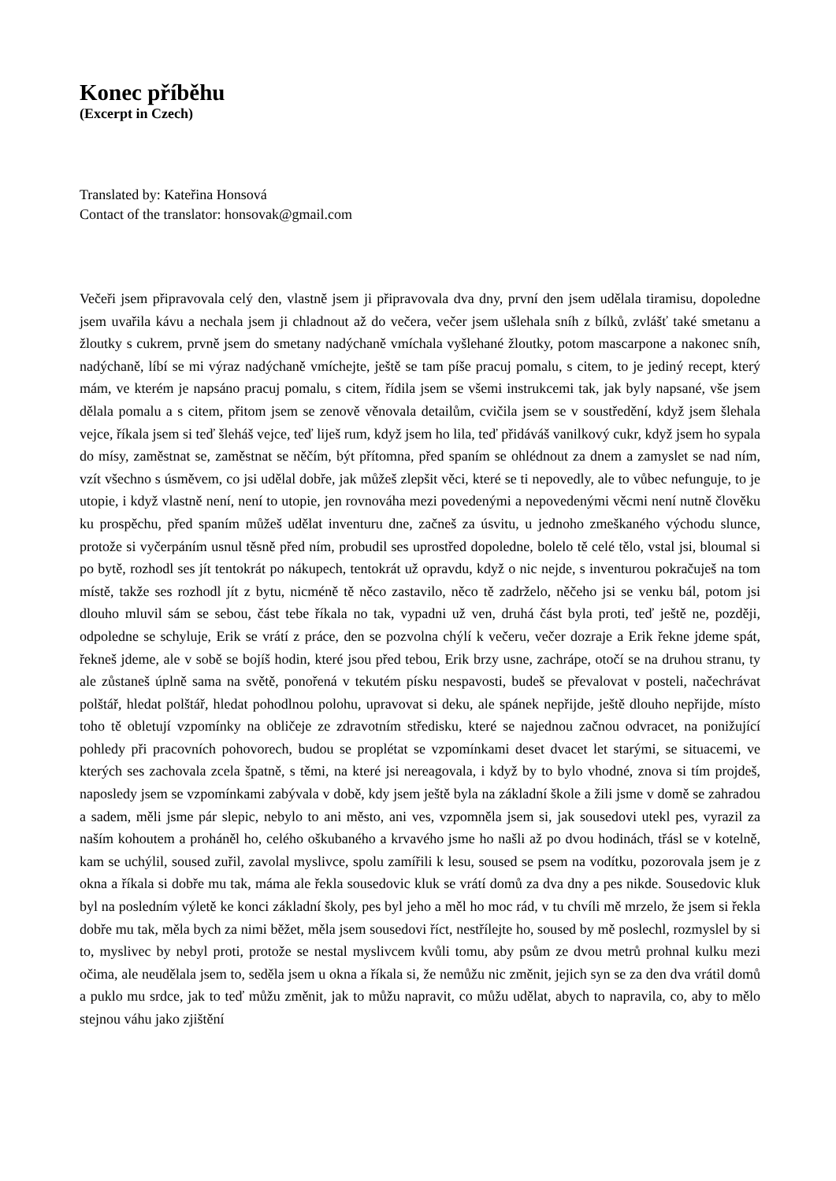Konec příběhu
(Excerpt in Czech)
Translated by: Kateřina Honsová
Contact of the translator: honsovak@gmail.com
Večeři jsem připravovala celý den, vlastně jsem ji připravovala dva dny, první den jsem udělala tiramisu, dopoledne jsem uvařila kávu a nechala jsem ji chladnout až do večera, večer jsem ušlehala sníh z bílků, zvlášť také smetanu a žloutky s cukrem, prvně jsem do smetany nadýchaně vmíchala vyšlehané žloutky, potom mascarpone a nakonec sníh, nadýchaně, líbí se mi výraz nadýchaně vmíchejte, ještě se tam píše pracuj pomalu, s citem, to je jediný recept, který mám, ve kterém je napsáno pracuj pomalu, s citem, řídila jsem se všemi instrukcemi tak, jak byly napsané, vše jsem dělala pomalu a s citem, přitom jsem se zenově věnovala detailům, cvičila jsem se v soustředění, když jsem šlehala vejce, říkala jsem si teď šleháš vejce, teď liješ rum, když jsem ho lila, teď přidáváš vanilkový cukr, když jsem ho sypala do mísy, zaměstnat se, zaměstnat se něčím, být přítomna, před spaním se ohlédnout za dnem a zamyslet se nad ním, vzít všechno s úsměvem, co jsi udělal dobře, jak můžeš zlepšit věci, které se ti nepovedly, ale to vůbec nefunguje, to je utopie, i když vlastně není, není to utopie, jen rovnováha mezi povedenými a nepovedenými věcmi není nutně člověku ku prospěchu, před spaním můžeš udělat inventuru dne, začneš za úsvitu, u jednoho zmeškaného východu slunce, protože si vyčerpáním usnul těsně před ním, probudil ses uprostřed dopoledne, bolelo tě celé tělo, vstal jsi, bloumal si po bytě, rozhodl ses jít tentokrát po nákupech, tentokrát už opravdu, když o nic nejde, s inventurou pokračuješ na tom místě, takže ses rozhodl jít z bytu, nicméně tě něco zastavilo, něco tě zadrželo, něčeho jsi se venku bál, potom jsi dlouho mluvil sám se sebou, část tebe říkala no tak, vypadni už ven, druhá část byla proti, teď ještě ne, později, odpoledne se schyluje, Erik se vrátí z práce, den se pozvolna chýlí k večeru, večer dozraje a Erik řekne jdeme spát, řekneš jdeme, ale v sobě se bojíš hodin, které jsou před tebou, Erik brzy usne, zachrápe, otočí se na druhou stranu, ty ale zůstaneš úplně sama na světě, ponořená v tekutém písku nespavosti, budeš se převalovat v posteli, načechrávat polštář, hledat polštář, hledat pohodlnou polohu, upravovat si deku, ale spánek nepřijde, ještě dlouho nepřijde, místo toho tě obletují vzpomínky na obličeje ze zdravotním středisku, které se najednou začnou odvracet, na ponižující pohledy při pracovních pohovorech, budou se proplétat se vzpomínkami deset dvacet let starými, se situacemi, ve kterých ses zachovala zcela špatně, s těmi, na které jsi nereagovala, i když by to bylo vhodné, znova si tím projdeš, naposledy jsem se vzpomínkami zabývala v době, kdy jsem ještě byla na základní škole a žili jsme v domě se zahradou a sadem, měli jsme pár slepic, nebylo to ani město, ani ves, vzpomněla jsem si, jak sousedovi utekl pes, vyrazil za naším kohoutem a proháněl ho, celého oškubaného a krvavého jsme ho našli až po dvou hodinách, třásl se v kotelně, kam se uchýlil, soused zuřil, zavolal myslivce, spolu zamířili k lesu, soused se psem na vodítku, pozorovala jsem je z okna a říkala si dobře mu tak, máma ale řekla sousedovic kluk se vrátí domů za dva dny a pes nikde. Sousedovic kluk byl na posledním výletě ke konci základní školy, pes byl jeho a měl ho moc rád, v tu chvíli mě mrzelo, že jsem si řekla dobře mu tak, měla bych za nimi běžet, měla jsem sousedovi říct, nestřílejte ho, soused by mě poslechl, rozmyslel by si to, myslivec by nebyl proti, protože se nestal myslivcem kvůli tomu, aby psům ze dvou metrů prohnal kulku mezi očima, ale neudělala jsem to, seděla jsem u okna a říkala si, že nemůžu nic změnit, jejich syn se za den dva vrátil domů a puklo mu srdce, jak to teď můžu změnit, jak to můžu napravit, co můžu udělat, abych to napravila, co, aby to mělo stejnou váhu jako zjištění